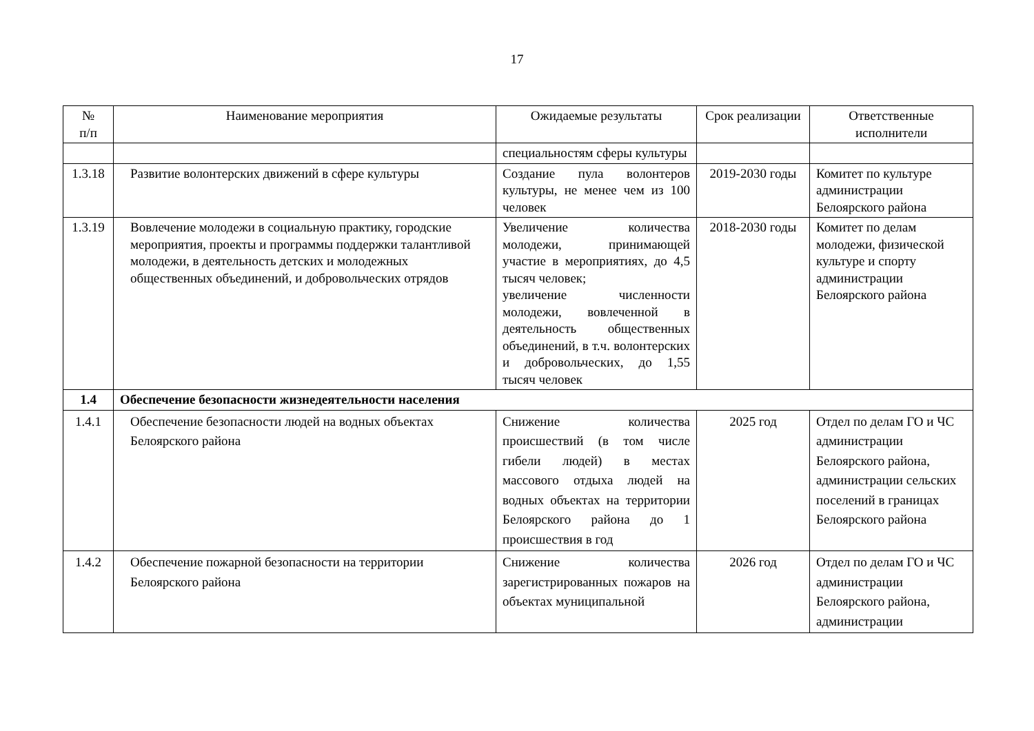17
| № п/п | Наименование мероприятия | Ожидаемые результаты | Срок реализации | Ответственные исполнители |
| --- | --- | --- | --- | --- |
| | | специальностям сферы культуры | | |
| 1.3.18 | Развитие волонтерских движений в сфере культуры | Создание пула волонтеров культуры, не менее чем из 100 человек | 2019-2030 годы | Комитет по культуре администрации Белоярского района |
| 1.3.19 | Вовлечение молодежи в социальную практику, городские мероприятия, проекты и программы поддержки талантливой молодежи, в деятельность детских и молодежных общественных объединений, и добровольческих отрядов | Увеличение количества молодежи, принимающей участие в мероприятиях, до 4,5 тысяч человек; увеличение численности молодежи, вовлеченной в деятельность общественных объединений, в т.ч. волонтерских и добровольческих, до 1,55 тысяч человек | 2018-2030 годы | Комитет по делам молодежи, физической культуре и спорту администрации Белоярского района |
| 1.4 | Обеспечение безопасности жизнедеятельности населения | | | |
| 1.4.1 | Обеспечение безопасности людей на водных объектах Белоярского района | Снижение количества происшествий (в том числе гибели людей) в местах массового отдыха людей на водных объектах на территории Белоярского района до 1 происшествия в год | 2025 год | Отдел по делам ГО и ЧС администрации Белоярского района, администрации сельских поселений в границах Белоярского района |
| 1.4.2 | Обеспечение пожарной безопасности на территории Белоярского района | Снижение количества зарегистрированных пожаров на объектах муниципальной | 2026 год | Отдел по делам ГО и ЧС администрации Белоярского района, администрации |